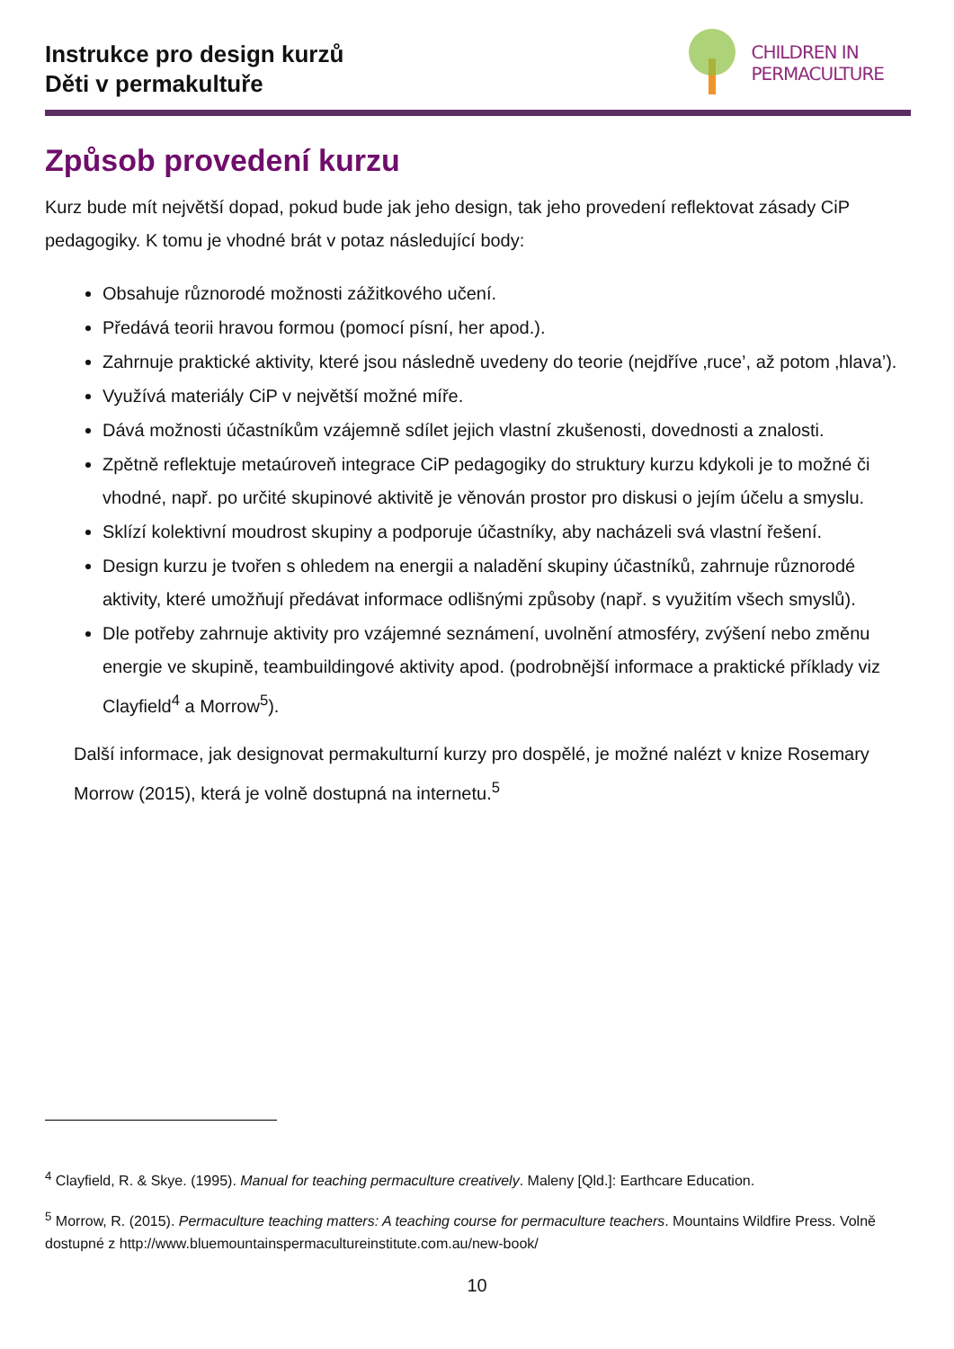Instrukce pro design kurzů
Děti v permakultuře
CHILDREN IN
PERMACULTURE
Způsob provedení kurzu
Kurz bude mít největší dopad, pokud bude jak jeho design, tak jeho provedení reflektovat zásady CiP pedagogiky. K tomu je vhodné brát v potaz následující body:
Obsahuje různorodé možnosti zážitkového učení.
Předává teorii hravou formou (pomocí písní, her apod.).
Zahrnuje praktické aktivity, které jsou následně uvedeny do teorie (nejdříve ‚ruce’, až potom ‚hlava’).
Využívá materiály CiP v největší možné míře.
Dává možnosti účastníkům vzájemně sdílet jejich vlastní zkušenosti, dovednosti a znalosti.
Zpětně reflektuje metaúroveň integrace CiP pedagogiky do struktury kurzu kdykoli je to možné či vhodné, např. po určité skupinové aktivitě je věnován prostor pro diskusi o jejím účelu a smyslu.
Sklízí kolektivní moudrost skupiny a podporuje účastníky, aby nacházeli svá vlastní řešení.
Design kurzu je tvořen s ohledem na energii a naladění skupiny účastníků, zahrnuje různorodé aktivity, které umožňují předávat informace odlišnými způsoby (např. s využitím všech smyslů).
Dle potřeby zahrnuje aktivity pro vzájemné seznámení, uvolnění atmosféry, zvýšení nebo změnu energie ve skupině, teambuildingové aktivity apod. (podrobnější informace a praktické příklady viz Clayfield<sup>4</sup> a Morrow<sup>5</sup>).
Další informace, jak designovat permakulturní kurzy pro dospělé, je možné nalézt v knize Rosemary Morrow (2015), která je volně dostupná na internetu.<sup>5</sup>
<sup>4</sup> Clayfield, R. & Skye. (1995). Manual for teaching permaculture creatively. Maleny [Qld.]: Earthcare Education.
<sup>5</sup> Morrow, R. (2015). Permaculture teaching matters: A teaching course for permaculture teachers. Mountains Wildfire Press. Volně dostupné z http://www.bluemountainspermacultureinstitute.com.au/new-book/
10